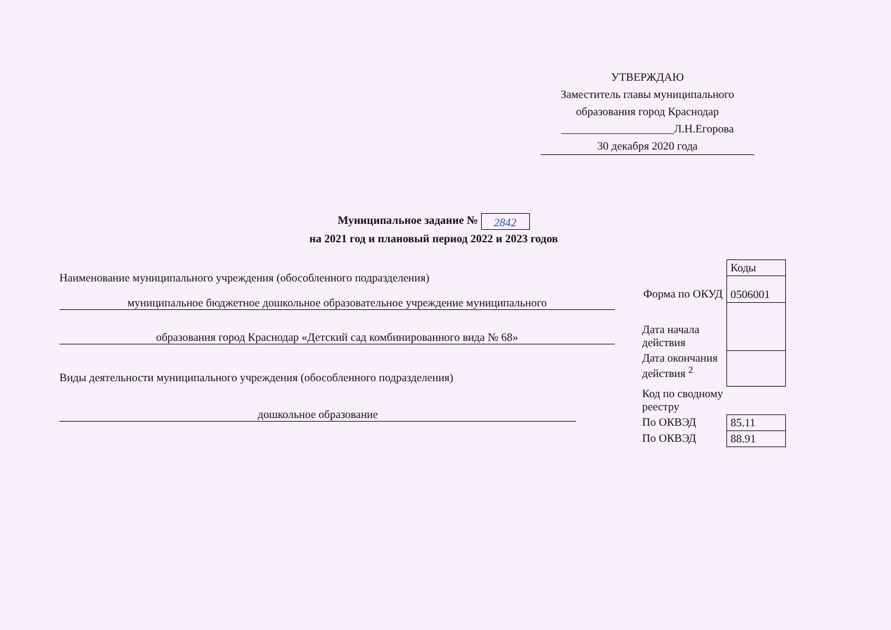УТВЕРЖДАЮ
Заместитель главы муниципального образования город Краснодар
____________________Л.Н.Егорова
30 декабря 2020 года
Муниципальное задание № 2842
на 2021 год и плановый период 2022 и 2023 годов
Наименование муниципального учреждения (обособленного подразделения)
муниципальное бюджетное дошкольное образовательное учреждение муниципального
образования город Краснодар «Детский сад комбинированного вида № 68»
Виды деятельности муниципального учреждения (обособленного подразделения)
дошкольное образование
| | Коды |
| Форма по ОКУД | 0506001 |
| Дата начала действия | |
| Дата окончания действия <sup>2</sup> | |
| Код по сводному реестру | |
| По ОКВЭД | 85.11 |
| По ОКВЭД | 88.91 |